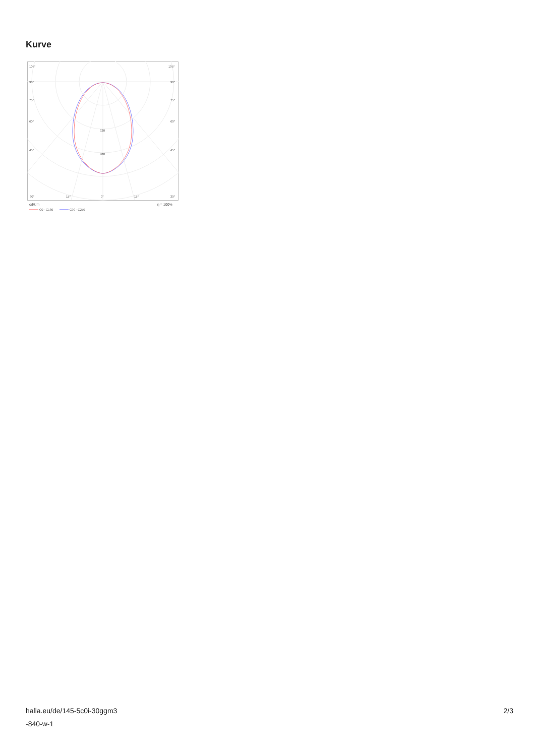Kurve
105°
105°
90°
90°
75°
75°
60°
60°
45°
45°
320
480
30°
15°
0°
15°
30°
cd/klm
η = 100%
C0 - C180
C90 - C270
halla.eu/de/145-5c0i-30ggm3
-840-w-1
2/3